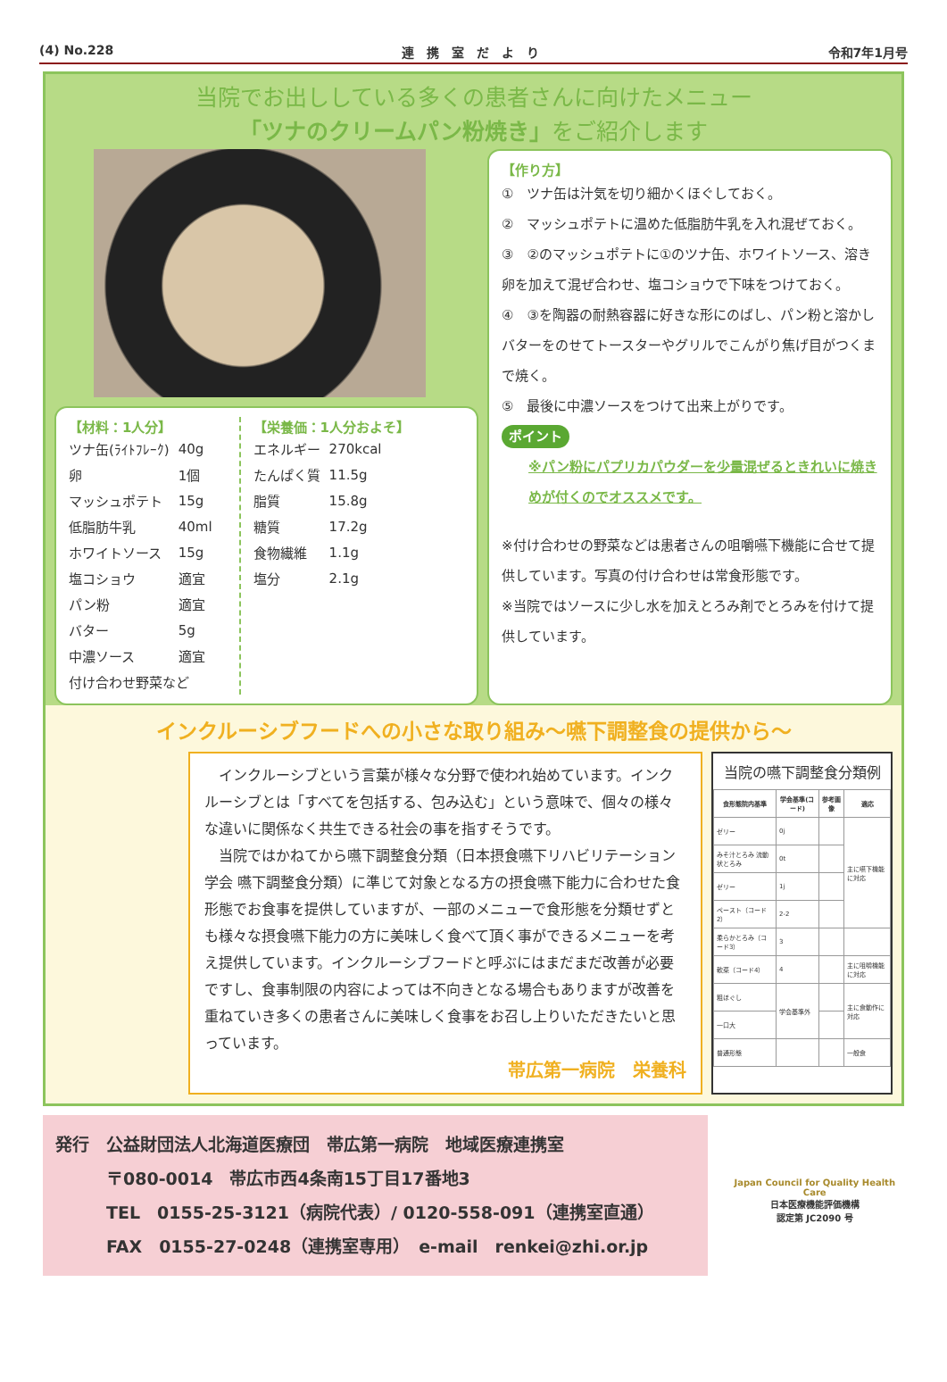(4) No.228 連　携　室　だ　よ　り 令和7年1月号
当院でお出ししている多くの患者さんに向けたメニュー
「ツナのクリームパン粉焼き」をご紹介します
【材料：1人分】
| ツナ缶(ﾗｲﾄﾌﾚｰｸ) | 40g |
| 卵 | 1個 |
| マッシュポテト | 15g |
| 低脂肪牛乳 | 40ml |
| ホワイトソース | 15g |
| 塩コショウ | 適宜 |
| パン粉 | 適宜 |
| バター | 5g |
| 中濃ソース | 適宜 |
| 付け合わせ野菜など | |
【栄養価：1人分およそ】
| エネルギー | 270kcal |
| たんぱく質 | 11.5g |
| 脂質 | 15.8g |
| 糖質 | 17.2g |
| 食物繊維 | 1.1g |
| 塩分 | 2.1g |
【作り方】
①　ツナ缶は汁気を切り細かくほぐしておく。
②　マッシュポテトに温めた低脂肪牛乳を入れ混ぜておく。
③　②のマッシュポテトに①のツナ缶、ホワイトソース、溶き卵を加えて混ぜ合わせ、塩コショウで下味をつけておく。
④　③を陶器の耐熱容器に好きな形にのばし、パン粉と溶かしバターをのせてトースターやグリルでこんがり焦げ目がつくまで焼く。
⑤　最後に中濃ソースをつけて出来上がりです。
ポイント
※パン粉にパプリカパウダーを少量混ぜるときれいに焼きめが付くのでオススメです。
※付け合わせの野菜などは患者さんの咀嚼嚥下機能に合せて提供しています。写真の付け合わせは常食形態です。
※当院ではソースに少し水を加えとろみ剤でとろみを付けて提供しています。
インクルーシブフードへの小さな取り組み～嚥下調整食の提供から～
　インクルーシブという言葉が様々な分野で使われ始めています。インクルーシブとは「すべてを包括する、包み込む」という意味で、個々の様々な違いに関係なく共生できる社会の事を指すそうです。
　当院ではかねてから嚥下調整食分類（日本摂食嚥下リハビリテーション学会 嚥下調整食分類）に準じて対象となる方の摂食嚥下能力に合わせた食形態でお食事を提供していますが、一部のメニューで食形態を分類せずとも様々な摂食嚥下能力の方に美味しく食べて頂く事ができるメニューを考え提供しています。インクルーシブフードと呼ぶにはまだまだ改善が必要ですし、食事制限の内容によっては不向きとなる場合もありますが改善を重ねていき多くの患者さんに美味しく食事をお召し上りいただきたいと思っています。
帯広第一病院　栄養科
当院の嚥下調整食分類例
| 食形態院内基準 | 学会基準(コード) | 参考画像 | 適応 |
| --- | --- | --- | --- |
| ゼリー | 0j | | 主に嚥下機能に対応 |
| みそ汁とろみ 流動状とろみ | 0t | | |
| ゼリー | 1j | | |
| ペースト（コード2） | 2-2 | | |
| 柔らかとろみ（コード3） | 3 | | |
| 軟菜（コード4） | 4 | | 主に咀嚼機能に対応 |
| 粗ほぐし | 学会基準外 | | 主に食動作に対応 |
| 一口大 | | | |
| 普通形態 | | | 一般食 |
発行　公益財団法人北海道医療団　帯広第一病院　地域医療連携室
　　　〒080-0014　帯広市西4条南15丁目17番地3
　　　TEL　0155-25-3121（病院代表）/ 0120-558-091（連携室直通）
　　　FAX　0155-27-0248（連携室専用）　e-mail　renkei@zhi.or.jp
Japan Council for Quality Health Care
日本医療機能評価機構
認定第 JC2090 号